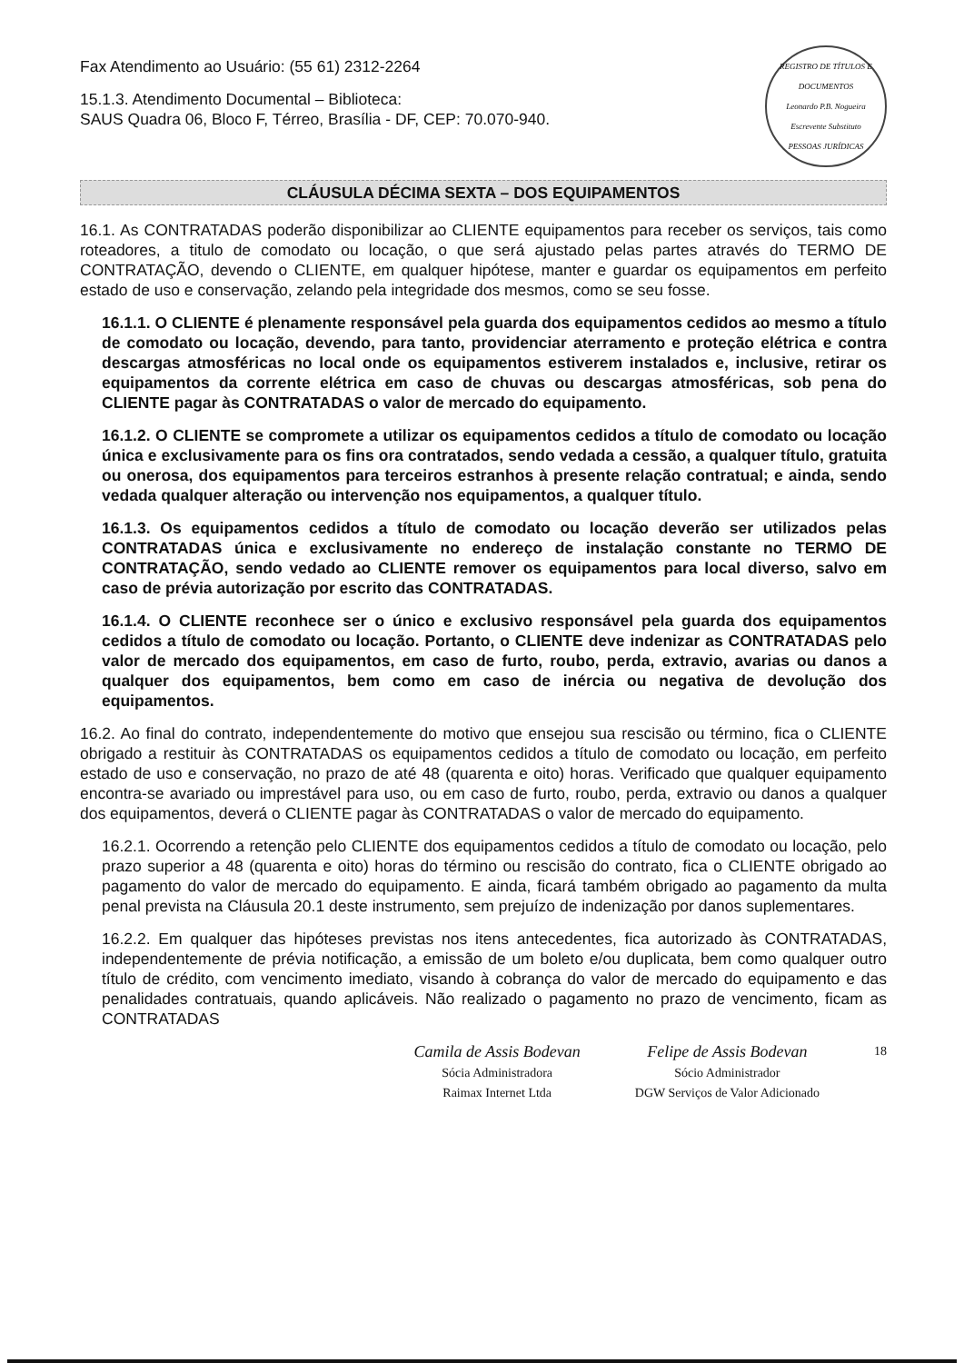Fax Atendimento ao Usuário: (55 61) 2312-2264
15.1.3. Atendimento Documental – Biblioteca:
SAUS Quadra 06, Bloco F, Térreo, Brasília - DF, CEP: 70.070-940.
REGISTRO DE TÍTULOS E DOCUMENTOS
Leonardo P.B. Nogueira
Escrevente Substituto
PESSOAS JURÍDICAS
CLÁUSULA DÉCIMA SEXTA – DOS EQUIPAMENTOS
16.1. As CONTRATADAS poderão disponibilizar ao CLIENTE equipamentos para receber os serviços, tais como roteadores, a titulo de comodato ou locação, o que será ajustado pelas partes através do TERMO DE CONTRATAÇÃO, devendo o CLIENTE, em qualquer hipótese, manter e guardar os equipamentos em perfeito estado de uso e conservação, zelando pela integridade dos mesmos, como se seu fosse.
16.1.1. O CLIENTE é plenamente responsável pela guarda dos equipamentos cedidos ao mesmo a título de comodato ou locação, devendo, para tanto, providenciar aterramento e proteção elétrica e contra descargas atmosféricas no local onde os equipamentos estiverem instalados e, inclusive, retirar os equipamentos da corrente elétrica em caso de chuvas ou descargas atmosféricas, sob pena do CLIENTE pagar às CONTRATADAS o valor de mercado do equipamento.
16.1.2. O CLIENTE se compromete a utilizar os equipamentos cedidos a título de comodato ou locação única e exclusivamente para os fins ora contratados, sendo vedada a cessão, a qualquer título, gratuita ou onerosa, dos equipamentos para terceiros estranhos à presente relação contratual; e ainda, sendo vedada qualquer alteração ou intervenção nos equipamentos, a qualquer título.
16.1.3. Os equipamentos cedidos a título de comodato ou locação deverão ser utilizados pelas CONTRATADAS única e exclusivamente no endereço de instalação constante no TERMO DE CONTRATAÇÃO, sendo vedado ao CLIENTE remover os equipamentos para local diverso, salvo em caso de prévia autorização por escrito das CONTRATADAS.
16.1.4. O CLIENTE reconhece ser o único e exclusivo responsável pela guarda dos equipamentos cedidos a título de comodato ou locação. Portanto, o CLIENTE deve indenizar as CONTRATADAS pelo valor de mercado dos equipamentos, em caso de furto, roubo, perda, extravio, avarias ou danos a qualquer dos equipamentos, bem como em caso de inércia ou negativa de devolução dos equipamentos.
16.2. Ao final do contrato, independentemente do motivo que ensejou sua rescisão ou término, fica o CLIENTE obrigado a restituir às CONTRATADAS os equipamentos cedidos a título de comodato ou locação, em perfeito estado de uso e conservação, no prazo de até 48 (quarenta e oito) horas. Verificado que qualquer equipamento encontra-se avariado ou imprestável para uso, ou em caso de furto, roubo, perda, extravio ou danos a qualquer dos equipamentos, deverá o CLIENTE pagar às CONTRATADAS o valor de mercado do equipamento.
16.2.1. Ocorrendo a retenção pelo CLIENTE dos equipamentos cedidos a título de comodato ou locação, pelo prazo superior a 48 (quarenta e oito) horas do término ou rescisão do contrato, fica o CLIENTE obrigado ao pagamento do valor de mercado do equipamento. E ainda, ficará também obrigado ao pagamento da multa penal prevista na Cláusula 20.1 deste instrumento, sem prejuízo de indenização por danos suplementares.
16.2.2. Em qualquer das hipóteses previstas nos itens antecedentes, fica autorizado às CONTRATADAS, independentemente de prévia notificação, a emissão de um boleto e/ou duplicata, bem como qualquer outro título de crédito, com vencimento imediato, visando à cobrança do valor de mercado do equipamento e das penalidades contratuais, quando aplicáveis. Não realizado o pagamento no prazo de vencimento, ficam as CONTRATADAS
Camila de Assis Bodevan
Sócia Administradora
Raimax Internet Ltda
Felipe de Assis Bodevan
Sócio Administrador
DGW Serviços de Valor Adicionado
18